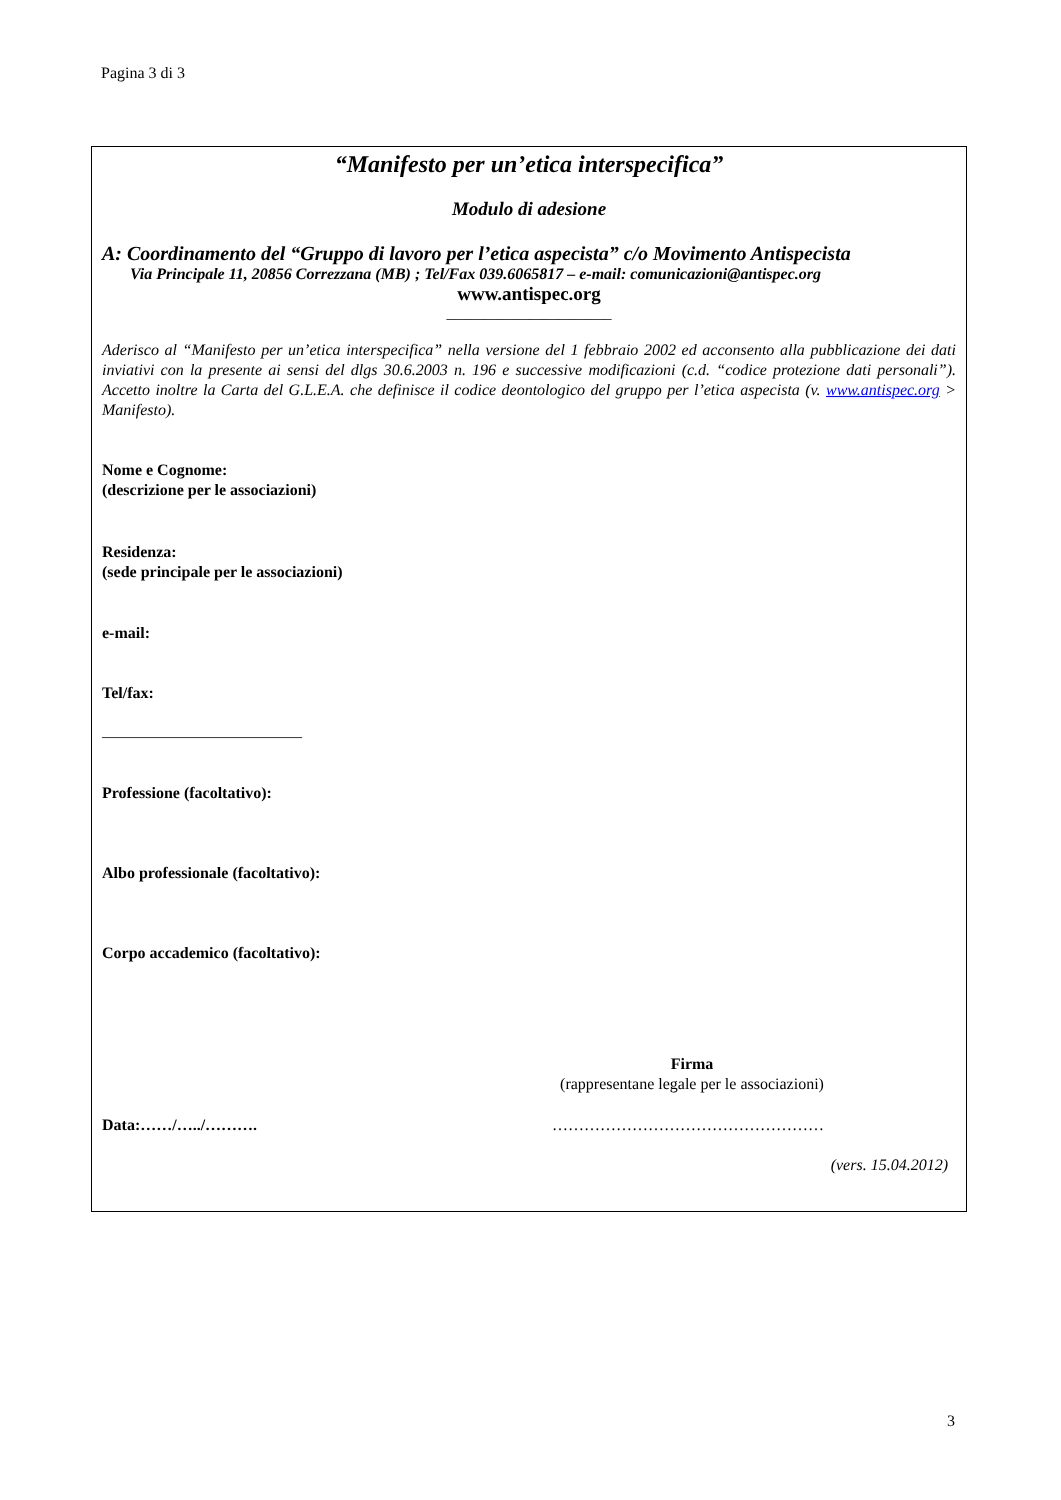Pagina 3 di 3
“Manifesto per un’etica interspecifica”
Modulo di adesione
A: Coordinamento del “Gruppo di lavoro per l’etica aspecista” c/o Movimento Antispecista
Via Principale 11, 20856 Correzzana (MB) ; Tel/Fax 039.6065817 – e-mail: comunicazioni@antispec.org
www.antispec.org
______________________
Aderisco al “Manifesto per un’etica interspecifica” nella versione del 1 febbraio 2002 ed acconsento alla pubblicazione dei dati inviativi con la presente ai sensi del dlgs 30.6.2003 n. 196 e successive modificazioni (c.d. “codice protezione dati personali”). Accetto inoltre la Carta del G.L.E.A. che definisce il codice deontologico del gruppo per l’etica aspecista (v. www.antispec.org > Manifesto).
Nome e Cognome:
(descrizione per le associazioni)
Residenza:
(sede principale per le associazioni)
e-mail:
Tel/fax:
_________________________
Professione (facoltativo):
Albo professionale (facoltativo):
Corpo accademico (facoltativo):
Firma
(rappresentane legale per le associazioni)
Data:……/…../………. ……………………………………………
(vers. 15.04.2012)
3